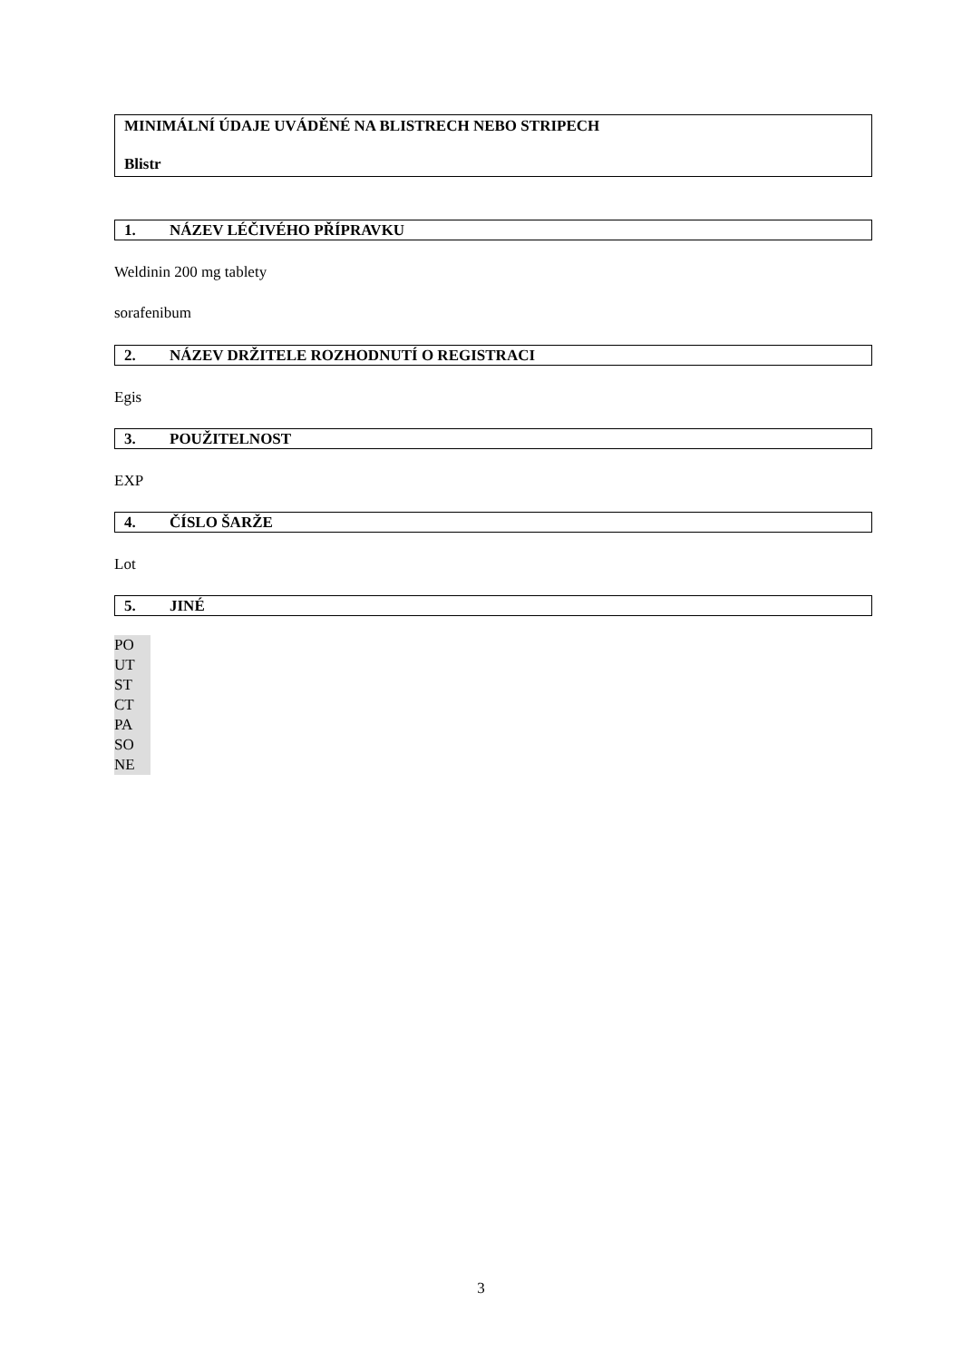MINIMÁLNÍ ÚDAJE UVÁDĚNÉ NA BLISTRECH NEBO STRIPECH
Blistr
1. NÁZEV LÉČIVÉHO PŘÍPRAVKU
Weldinin 200 mg tablety
sorafenibum
2. NÁZEV DRŽITELE ROZHODNUTÍ O REGISTRACI
Egis
3. POUŽITELNOST
EXP
4. ČÍSLO ŠARŽE
Lot
5. JINÉ
PO UT ST CT PA SO NE
3